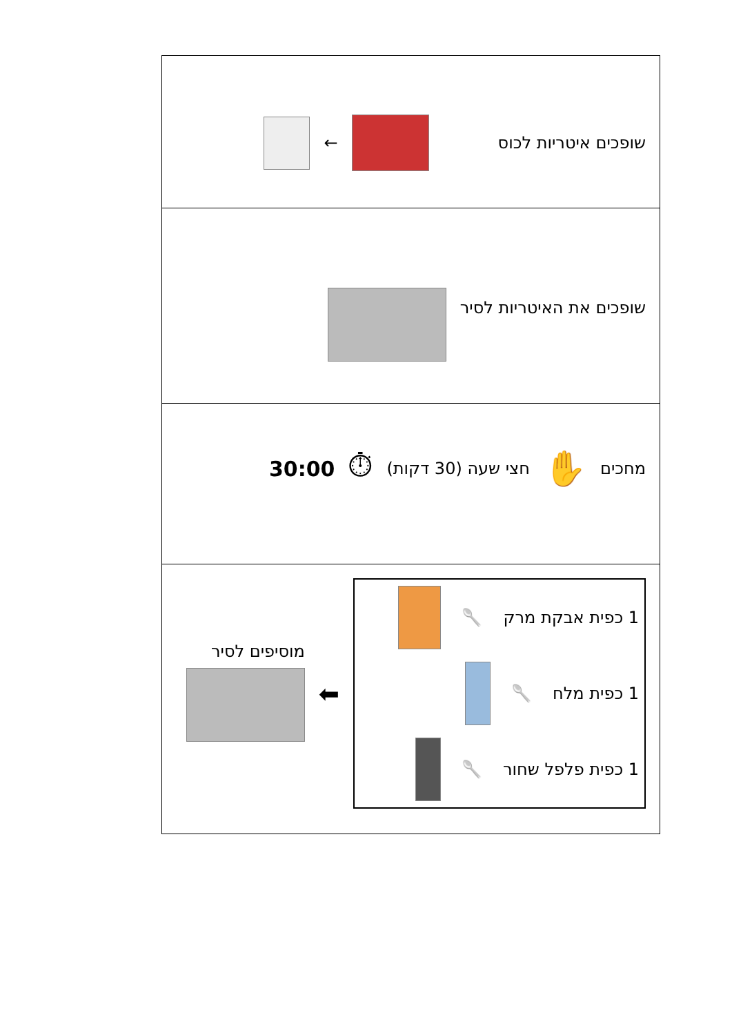| שופכים איטריות לכוס ← |
| שופכים את האיטריות לסיר |
| מחכים ✋ חצי שעה (30 דקות) ⏱ 30:00 |
| 1 כפית אבקת מרק 🥄 1 כפית מלח 🥄 1 כפית פלפל שחור 🥄 ⬅ מוסיפים לסיר |